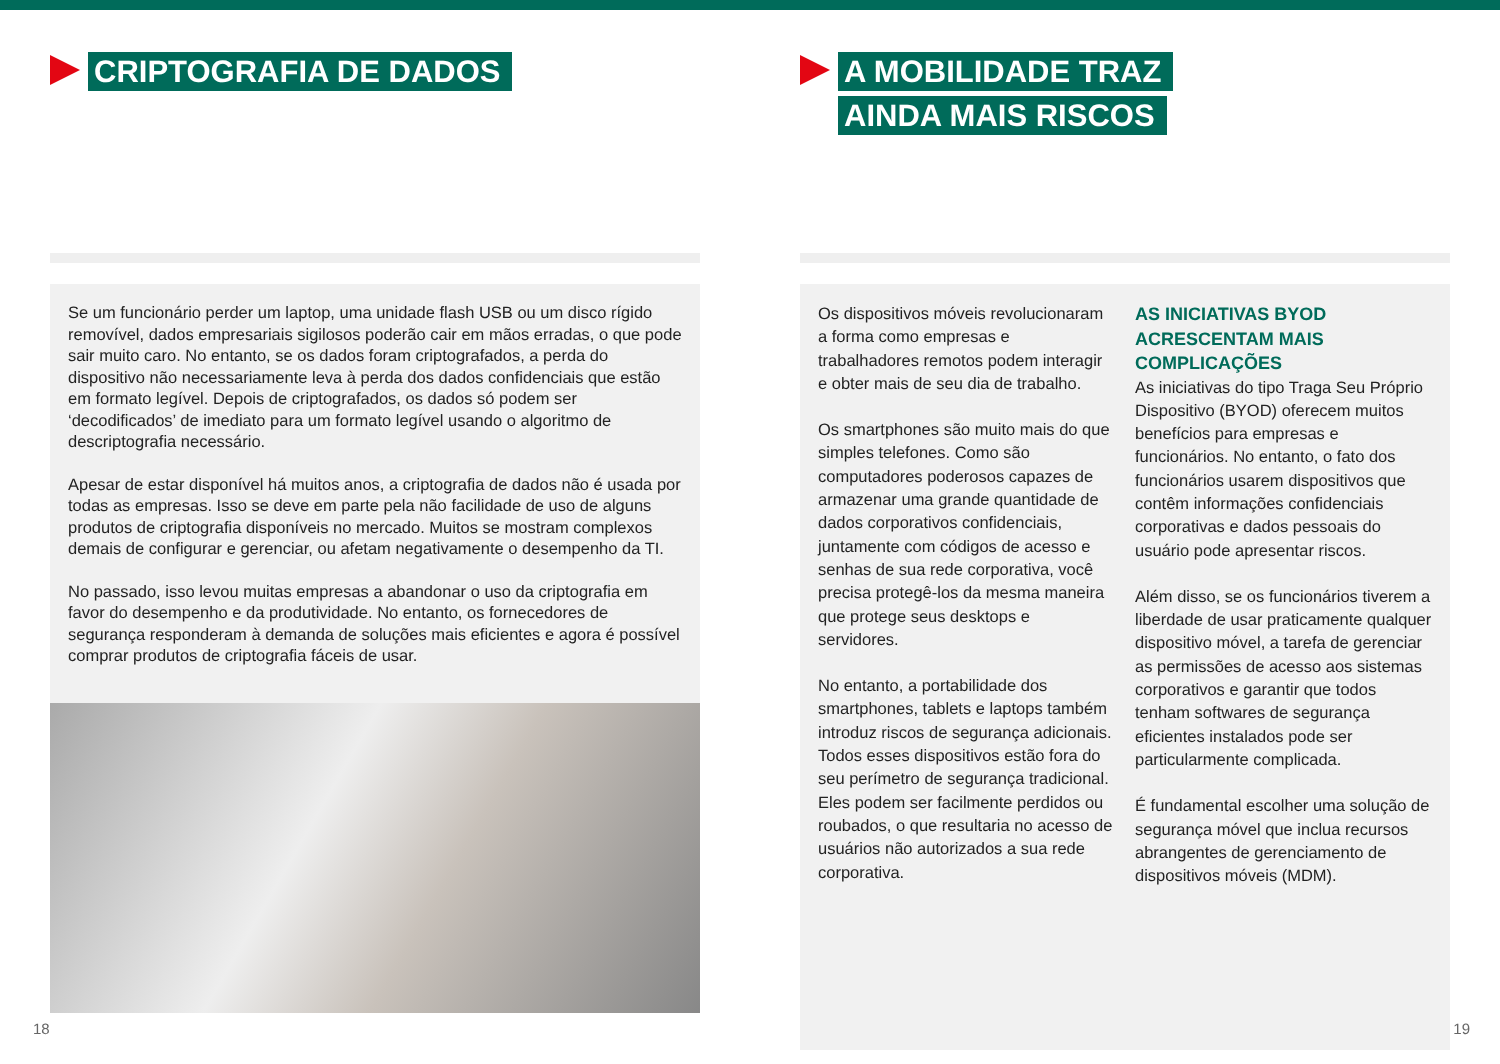CRIPTOGRAFIA DE DADOS
Se um funcionário perder um laptop, uma unidade flash USB ou um disco rígido removível, dados empresariais sigilosos poderão cair em mãos erradas, o que pode sair muito caro. No entanto, se os dados foram criptografados, a perda do dispositivo não necessariamente leva à perda dos dados confidenciais que estão em formato legível. Depois de criptografados, os dados só podem ser ‘decodificados’ de imediato para um formato legível usando o algoritmo de descriptografia necessário.
Apesar de estar disponível há muitos anos, a criptografia de dados não é usada por todas as empresas. Isso se deve em parte pela não facilidade de uso de alguns produtos de criptografia disponíveis no mercado. Muitos se mostram complexos demais de configurar e gerenciar, ou afetam negativamente o desempenho da TI.
No passado, isso levou muitas empresas a abandonar o uso da criptografia em favor do desempenho e da produtividade. No entanto, os fornecedores de segurança responderam à demanda de soluções mais eficientes e agora é possível comprar produtos de criptografia fáceis de usar.
18
A MOBILIDADE TRAZ AINDA MAIS RISCOS
Os dispositivos móveis revolucionaram a forma como empresas e trabalhadores remotos podem interagir e obter mais de seu dia de trabalho.
Os smartphones são muito mais do que simples telefones. Como são computadores poderosos capazes de armazenar uma grande quantidade de dados corporativos confidenciais, juntamente com códigos de acesso e senhas de sua rede corporativa, você precisa protegê-los da mesma maneira que protege seus desktops e servidores.
No entanto, a portabilidade dos smartphones, tablets e laptops também introduz riscos de segurança adicionais. Todos esses dispositivos estão fora do seu perímetro de segurança tradicional. Eles podem ser facilmente perdidos ou roubados, o que resultaria no acesso de usuários não autorizados a sua rede corporativa.
AS INICIATIVAS BYOD ACRESCENTAM MAIS COMPLICAÇÕES
As iniciativas do tipo Traga Seu Próprio Dispositivo (BYOD) oferecem muitos benefícios para empresas e funcionários. No entanto, o fato dos funcionários usarem dispositivos que contêm informações confidenciais corporativas e dados pessoais do usuário pode apresentar riscos.
Além disso, se os funcionários tiverem a liberdade de usar praticamente qualquer dispositivo móvel, a tarefa de gerenciar as permissões de acesso aos sistemas corporativos e garantir que todos tenham softwares de segurança eficientes instalados pode ser particularmente complicada.
É fundamental escolher uma solução de segurança móvel que inclua recursos abrangentes de gerenciamento de dispositivos móveis (MDM).
19